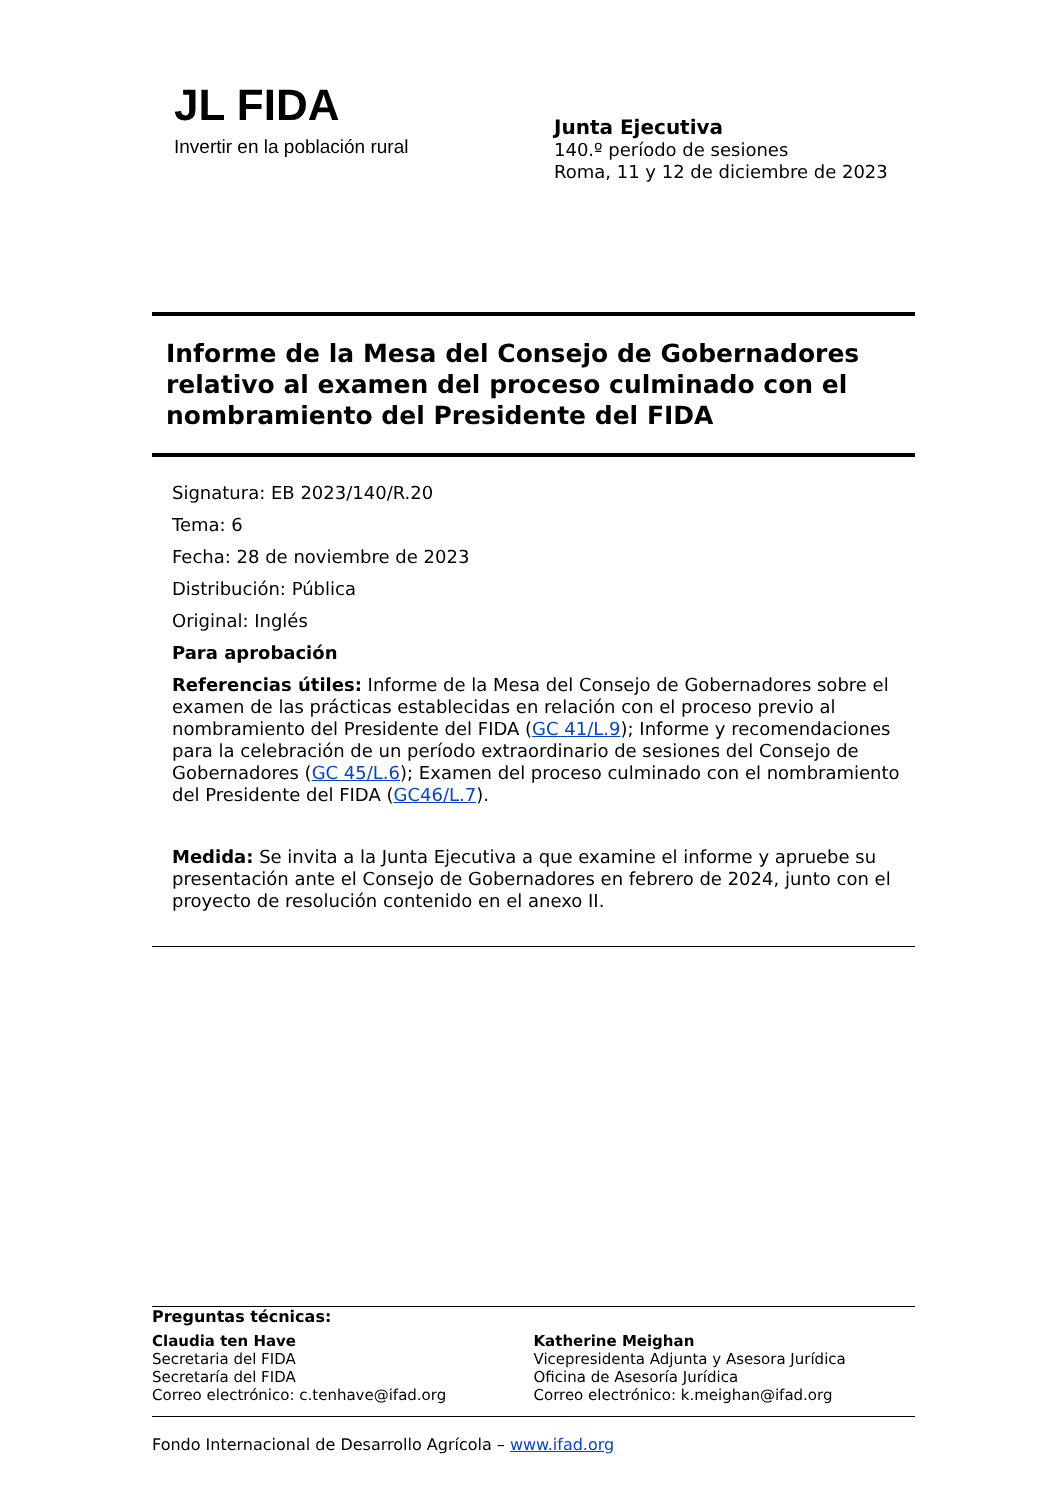JL FIDA
Invertir en la población rural
Junta Ejecutiva
140.º período de sesiones
Roma, 11 y 12 de diciembre de 2023
Informe de la Mesa del Consejo de Gobernadores relativo al examen del proceso culminado con el nombramiento del Presidente del FIDA
Signatura: EB 2023/140/R.20
Tema: 6
Fecha: 28 de noviembre de 2023
Distribución: Pública
Original: Inglés
Para aprobación
Referencias útiles: Informe de la Mesa del Consejo de Gobernadores sobre el examen de las prácticas establecidas en relación con el proceso previo al nombramiento del Presidente del FIDA (GC 41/L.9); Informe y recomendaciones para la celebración de un período extraordinario de sesiones del Consejo de Gobernadores (GC 45/L.6); Examen del proceso culminado con el nombramiento del Presidente del FIDA (GC46/L.7).
Medida: Se invita a la Junta Ejecutiva a que examine el informe y apruebe su presentación ante el Consejo de Gobernadores en febrero de 2024, junto con el proyecto de resolución contenido en el anexo II.
Preguntas técnicas:
Claudia ten Have
Secretaria del FIDA
Secretaría del FIDA
Correo electrónico: c.tenhave@ifad.org
Katherine Meighan
Vicepresidenta Adjunta y Asesora Jurídica
Oficina de Asesoría Jurídica
Correo electrónico: k.meighan@ifad.org
Fondo Internacional de Desarrollo Agrícola – www.ifad.org